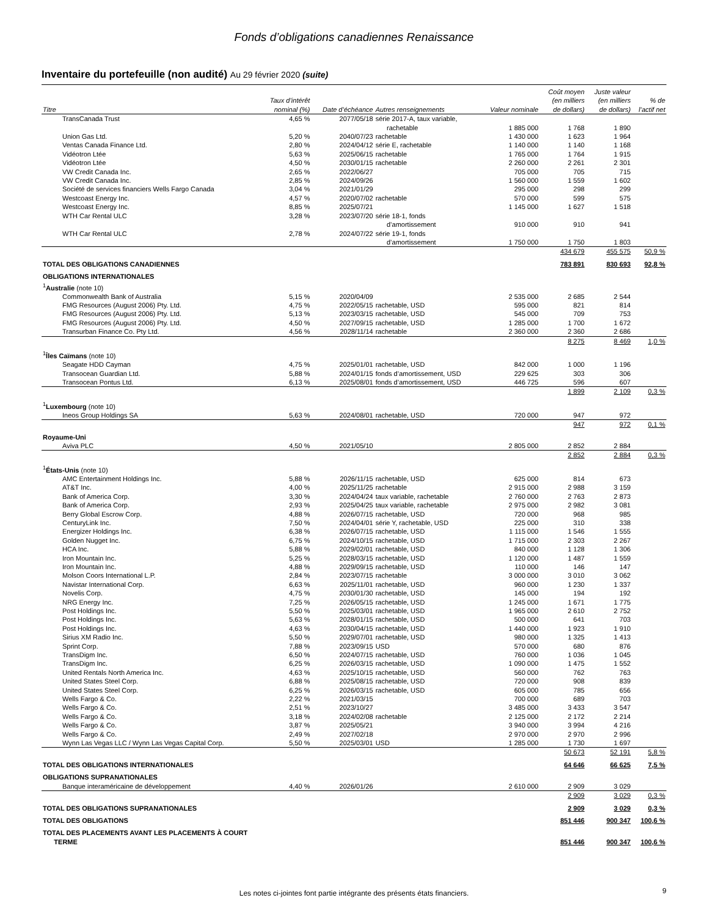Fonds d’obligations canadiennes Renaissance
Inventaire du portefeuille (non audité) Au 29 février 2020 (suite)
| Titre | Taux d’intérêt nominal (%) | Date d’échéance | Autres renseignements | Valeur nominale | Coût moyen (en milliers de dollars) | Juste valeur (en milliers de dollars) | % de l’actif net |
| --- | --- | --- | --- | --- | --- | --- | --- |
| TransCanada Trust | 4,65 % | 2077/05/18 | série 2017-A, taux variable, rachetable | 1 885 000 | 1 768 | 1 890 | |
| Union Gas Ltd. | 5,20 % | 2040/07/23 | rachetable | 1 430 000 | 1 623 | 1 964 | |
| Ventas Canada Finance Ltd. | 2,80 % | 2024/04/12 | série E, rachetable | 1 140 000 | 1 140 | 1 168 | |
| Vidéotron Ltée | 5,63 % | 2025/06/15 | rachetable | 1 765 000 | 1 764 | 1 915 | |
| Vidéotron Ltée | 4,50 % | 2030/01/15 | rachetable | 2 260 000 | 2 261 | 2 301 | |
| VW Credit Canada Inc. | 2,65 % | 2022/06/27 | | 705 000 | 705 | 715 | |
| VW Credit Canada Inc. | 2,85 % | 2024/09/26 | | 1 560 000 | 1 559 | 1 602 | |
| Société de services financiers Wells Fargo Canada | 3,04 % | 2021/01/29 | | 295 000 | 298 | 299 | |
| Westcoast Energy Inc. | 4,57 % | 2020/07/02 | rachetable | 570 000 | 599 | 575 | |
| Westcoast Energy Inc. | 8,85 % | 2025/07/21 | | 1 145 000 | 1 627 | 1 518 | |
| WTH Car Rental ULC | 3,28 % | 2023/07/20 | série 18-1, fonds d’amortissement | 910 000 | 910 | 941 | |
| WTH Car Rental ULC | 2,78 % | 2024/07/22 | série 19-1, fonds d’amortissement | 1 750 000 | 1 750 | 1 803 | |
| | | | | | 434 679 | 455 575 | 50,9 % |
| TOTAL DES OBLIGATIONS CANADIENNES | | | | | 783 891 | 830 693 | 92,8 % |
| OBLIGATIONS INTERNATIONALES | | | | | | | |
| <sup>1</sup> Australie (note 10) | | | | | | | |
| Commonwealth Bank of Australia | 5,15 % | 2020/04/09 | | 2 535 000 | 2 685 | 2 544 | |
| FMG Resources (August 2006) Pty. Ltd. | 4,75 % | 2022/05/15 | rachetable, USD | 595 000 | 821 | 814 | |
| FMG Resources (August 2006) Pty. Ltd. | 5,13 % | 2023/03/15 | rachetable, USD | 545 000 | 709 | 753 | |
| FMG Resources (August 2006) Pty. Ltd. | 4,50 % | 2027/09/15 | rachetable, USD | 1 285 000 | 1 700 | 1 672 | |
| Transurban Finance Co. Pty Ltd. | 4,56 % | 2028/11/14 | rachetable | 2 360 000 | 2 360 | 2 686 | |
| | | | | | 8 275 | 8 469 | 1,0 % |
| <sup>1</sup> Îles Caïmans (note 10) | | | | | | | |
| Seagate HDD Cayman | 4,75 % | 2025/01/01 | rachetable, USD | 842 000 | 1 000 | 1 196 | |
| Transocean Guardian Ltd. | 5,88 % | 2024/01/15 | fonds d’amortissement, USD | 229 625 | 303 | 306 | |
| Transocean Pontus Ltd. | 6,13 % | 2025/08/01 | fonds d’amortissement, USD | 446 725 | 596 | 607 | |
| | | | | | 1 899 | 2 109 | 0,3 % |
| <sup>1</sup> Luxembourg (note 10) | | | | | | | |
| Ineos Group Holdings SA | 5,63 % | 2024/08/01 | rachetable, USD | 720 000 | 947 | 972 | |
| | | | | | 947 | 972 | 0,1 % |
| Royaume-Uni | | | | | | | |
| Aviva PLC | 4,50 % | 2021/05/10 | | 2 805 000 | 2 852 | 2 884 | |
| | | | | | 2 852 | 2 884 | 0,3 % |
| <sup>1</sup> États-Unis (note 10) | | | | | | | |
| AMC Entertainment Holdings Inc. | 5,88 % | 2026/11/15 | rachetable, USD | 625 000 | 814 | 673 | |
| AT&T Inc. | 4,00 % | 2025/11/25 | rachetable | 2 915 000 | 2 988 | 3 159 | |
| Bank of America Corp. | 3,30 % | 2024/04/24 | taux variable, rachetable | 2 760 000 | 2 763 | 2 873 | |
| Bank of America Corp. | 2,93 % | 2025/04/25 | taux variable, rachetable | 2 975 000 | 2 982 | 3 081 | |
| Berry Global Escrow Corp. | 4,88 % | 2026/07/15 | rachetable, USD | 720 000 | 968 | 985 | |
| CenturyLink Inc. | 7,50 % | 2024/04/01 | série Y, rachetable, USD | 225 000 | 310 | 338 | |
| Energizer Holdings Inc. | 6,38 % | 2026/07/15 | rachetable, USD | 1 115 000 | 1 546 | 1 555 | |
| Golden Nugget Inc. | 6,75 % | 2024/10/15 | rachetable, USD | 1 715 000 | 2 303 | 2 267 | |
| HCA Inc. | 5,88 % | 2029/02/01 | rachetable, USD | 840 000 | 1 128 | 1 306 | |
| Iron Mountain Inc. | 5,25 % | 2028/03/15 | rachetable, USD | 1 120 000 | 1 487 | 1 559 | |
| Iron Mountain Inc. | 4,88 % | 2029/09/15 | rachetable, USD | 110 000 | 146 | 147 | |
| Molson Coors International L.P. | 2,84 % | 2023/07/15 | rachetable | 3 000 000 | 3 010 | 3 062 | |
| Navistar International Corp. | 6,63 % | 2025/11/01 | rachetable, USD | 960 000 | 1 230 | 1 337 | |
| Novelis Corp. | 4,75 % | 2030/01/30 | rachetable, USD | 145 000 | 194 | 192 | |
| NRG Energy Inc. | 7,25 % | 2026/05/15 | rachetable, USD | 1 245 000 | 1 671 | 1 775 | |
| Post Holdings Inc. | 5,50 % | 2025/03/01 | rachetable, USD | 1 965 000 | 2 610 | 2 752 | |
| Post Holdings Inc. | 5,63 % | 2028/01/15 | rachetable, USD | 500 000 | 641 | 703 | |
| Post Holdings Inc. | 4,63 % | 2030/04/15 | rachetable, USD | 1 440 000 | 1 923 | 1 910 | |
| Sirius XM Radio Inc. | 5,50 % | 2029/07/01 | rachetable, USD | 980 000 | 1 325 | 1 413 | |
| Sprint Corp. | 7,88 % | 2023/09/15 | USD | 570 000 | 680 | 876 | |
| TransDigm Inc. | 6,50 % | 2024/07/15 | rachetable, USD | 760 000 | 1 036 | 1 045 | |
| TransDigm Inc. | 6,25 % | 2026/03/15 | rachetable, USD | 1 090 000 | 1 475 | 1 552 | |
| United Rentals North America Inc. | 4,63 % | 2025/10/15 | rachetable, USD | 560 000 | 762 | 763 | |
| United States Steel Corp. | 6,88 % | 2025/08/15 | rachetable, USD | 720 000 | 908 | 839 | |
| United States Steel Corp. | 6,25 % | 2026/03/15 | rachetable, USD | 605 000 | 785 | 656 | |
| Wells Fargo & Co. | 2,22 % | 2021/03/15 | | 700 000 | 689 | 703 | |
| Wells Fargo & Co. | 2,51 % | 2023/10/27 | | 3 485 000 | 3 433 | 3 547 | |
| Wells Fargo & Co. | 3,18 % | 2024/02/08 | rachetable | 2 125 000 | 2 172 | 2 214 | |
| Wells Fargo & Co. | 3,87 % | 2025/05/21 | | 3 940 000 | 3 994 | 4 216 | |
| Wells Fargo & Co. | 2,49 % | 2027/02/18 | | 2 970 000 | 2 970 | 2 996 | |
| Wynn Las Vegas LLC / Wynn Las Vegas Capital Corp. | 5,50 % | 2025/03/01 | USD | 1 285 000 | 1 730 | 1 697 | |
| | | | | | 50 673 | 52 191 | 5,8 % |
| TOTAL DES OBLIGATIONS INTERNATIONALES | | | | | 64 646 | 66 625 | 7,5 % |
| OBLIGATIONS SUPRANATIONALES | | | | | | | |
| Banque interaméricaine de développement | 4,40 % | 2026/01/26 | | 2 610 000 | 2 909 | 3 029 | |
| | | | | | 2 909 | 3 029 | 0,3 % |
| TOTAL DES OBLIGATIONS SUPRANATIONALES | | | | | 2 909 | 3 029 | 0,3 % |
| TOTAL DES OBLIGATIONS | | | | | 851 446 | 900 347 | 100,6 % |
| TOTAL DES PLACEMENTS AVANT LES PLACEMENTS À COURT TERME | | | | | 851 446 | 900 347 | 100,6 % |
Les notes ci-jointes font partie intégrante des présents états financiers. 9